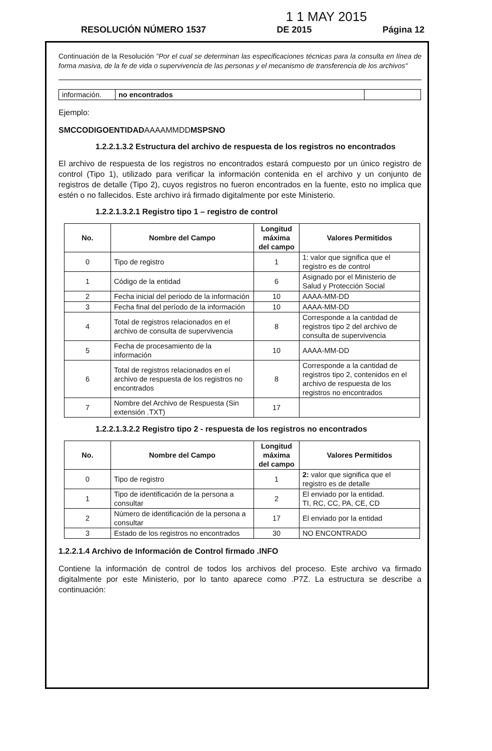1 1 MAY 2015
RESOLUCIÓN NÚMERO 1537 DE 2015 Página 12
Continuación de la Resolución "Por el cual se determinan las especificaciones técnicas para la consulta en línea de forma masiva, de la fe de vida o supervivencia de las personas y el mecanismo de transferencia de los archivos"
| información. | no encontrados | |
Ejemplo:
SMCCODIGOENTIDADAAAAMMDDMSPSNO
1.2.2.1.3.2 Estructura del archivo de respuesta de los registros no encontrados
El archivo de respuesta de los registros no encontrados estará compuesto por un único registro de control (Tipo 1), utilizado para verificar la información contenida en el archivo y un conjunto de registros de detalle (Tipo 2), cuyos registros no fueron encontrados en la fuente, esto no implica que estén o no fallecidos. Este archivo irá firmado digitalmente por este Ministerio.
1.2.2.1.3.2.1 Registro tipo 1 – registro de control
| No. | Nombre del Campo | Longitud máxima del campo | Valores Permitidos |
| --- | --- | --- | --- |
| 0 | Tipo de registro | 1 | 1: valor que significa que el registro es de control |
| 1 | Código de la entidad | 6 | Asignado por el Ministerio de Salud y Protección Social |
| 2 | Fecha inicial del periodo de la información | 10 | AAAA-MM-DD |
| 3 | Fecha final del período de la información | 10 | AAAA-MM-DD |
| 4 | Total de registros relacionados en el archivo de consulta de supervivencia | 8 | Corresponde a la cantidad de registros tipo 2 del archivo de consulta de supervivencia |
| 5 | Fecha de procesamiento de la información | 10 | AAAA-MM-DD |
| 6 | Total de registros relacionados en el archivo de respuesta de los registros no encontrados | 8 | Corresponde a la cantidad de registros tipo 2, contenidos en el archivo de respuesta de los registros no encontrados |
| 7 | Nombre del Archivo de Respuesta (Sin extensión .TXT) | 17 | |
1.2.2.1.3.2.2 Registro tipo 2 - respuesta de los registros no encontrados
| No. | Nombre del Campo | Longitud máxima del campo | Valores Permitidos |
| --- | --- | --- | --- |
| 0 | Tipo de registro | 1 | 2: valor que significa que el registro es de detalle |
| 1 | Tipo de identificación de la persona a consultar | 2 | El enviado por la entidad. TI, RC, CC, PA, CE, CD |
| 2 | Número de identificación de la persona a consultar | 17 | El enviado por la entidad |
| 3 | Estado de los registros no encontrados | 30 | NO ENCONTRADO |
1.2.2.1.4 Archivo de Información de Control firmado .INFO
Contiene la información de control de todos los archivos del proceso. Este archivo va firmado digitalmente por este Ministerio, por lo tanto aparece como .P7Z. La estructura se describe a continuación: